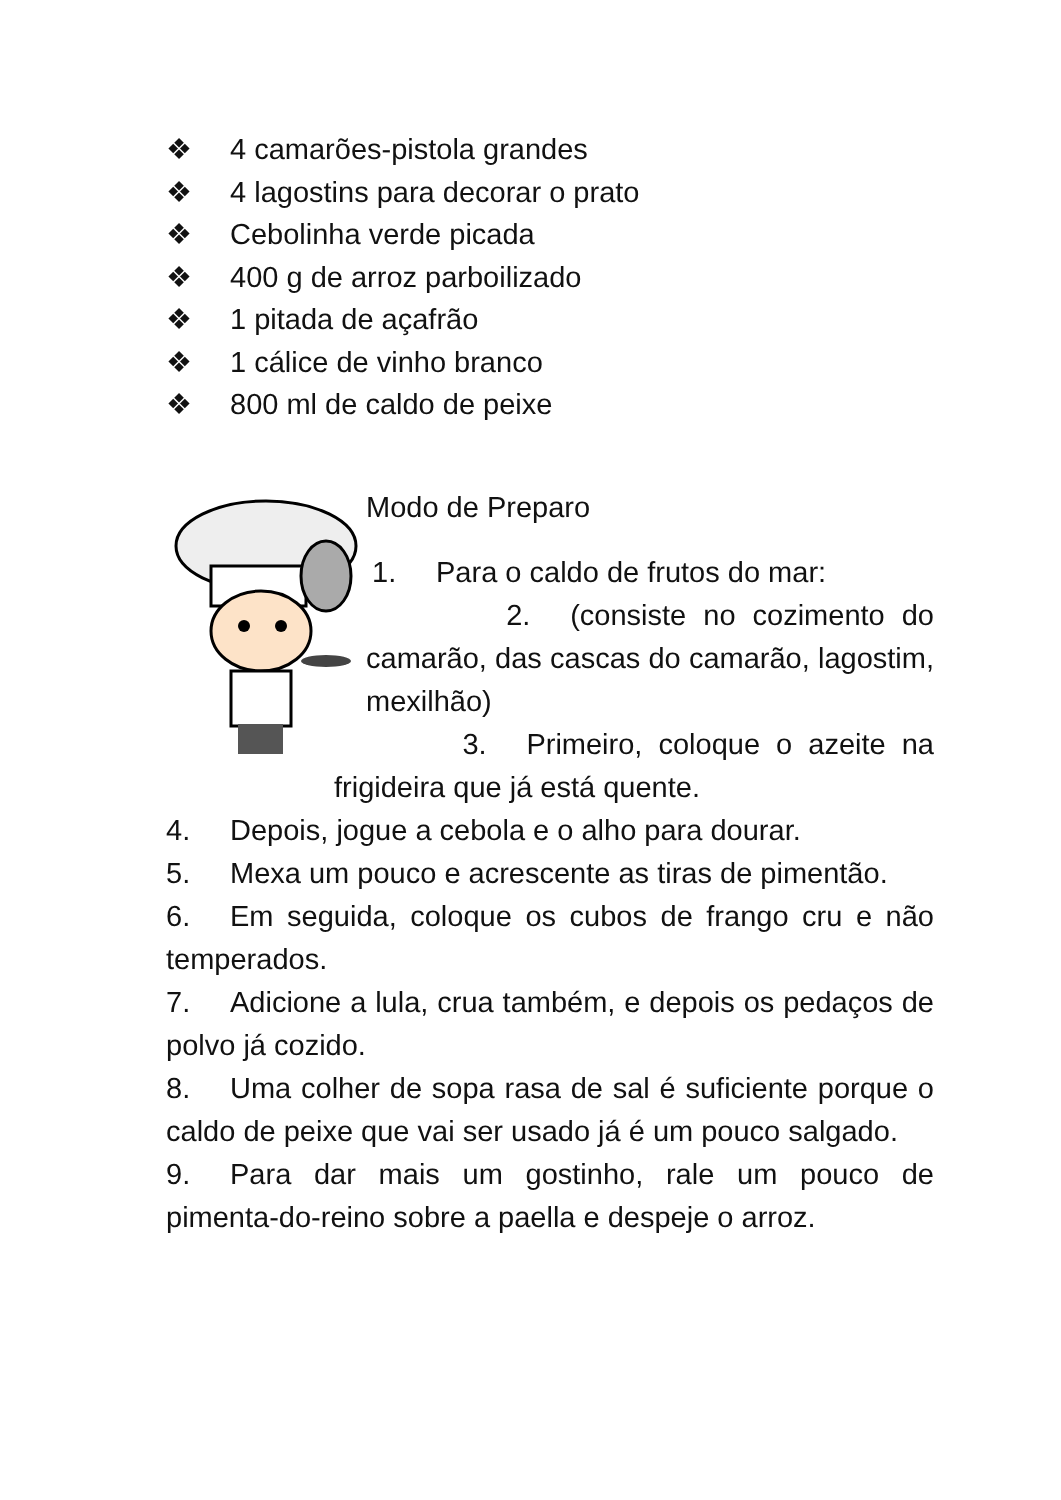❖ 4 camarões-pistola grandes
❖ 4 lagostins para decorar o prato
❖ Cebolinha verde picada
❖ 400 g de arroz parboilizado
❖ 1 pitada de açafrão
❖ 1 cálice de vinho branco
❖ 800 ml de caldo de peixe
Modo de Preparo
1. Para o caldo de frutos do mar:
2. (consiste no cozimento do camarão, das cascas do camarão, lagostim, mexilhão)
3. Primeiro, coloque o azeite na frigideira que já está quente.
4. Depois, jogue a cebola e o alho para dourar.
5. Mexa um pouco e acrescente as tiras de pimentão.
6. Em seguida, coloque os cubos de frango cru e não temperados.
7. Adicione a lula, crua também, e depois os pedaços de polvo já cozido.
8. Uma colher de sopa rasa de sal é suficiente porque o caldo de peixe que vai ser usado já é um pouco salgado.
9. Para dar mais um gostinho, rale um pouco de pimenta-do-reino sobre a paella e despeje o arroz.